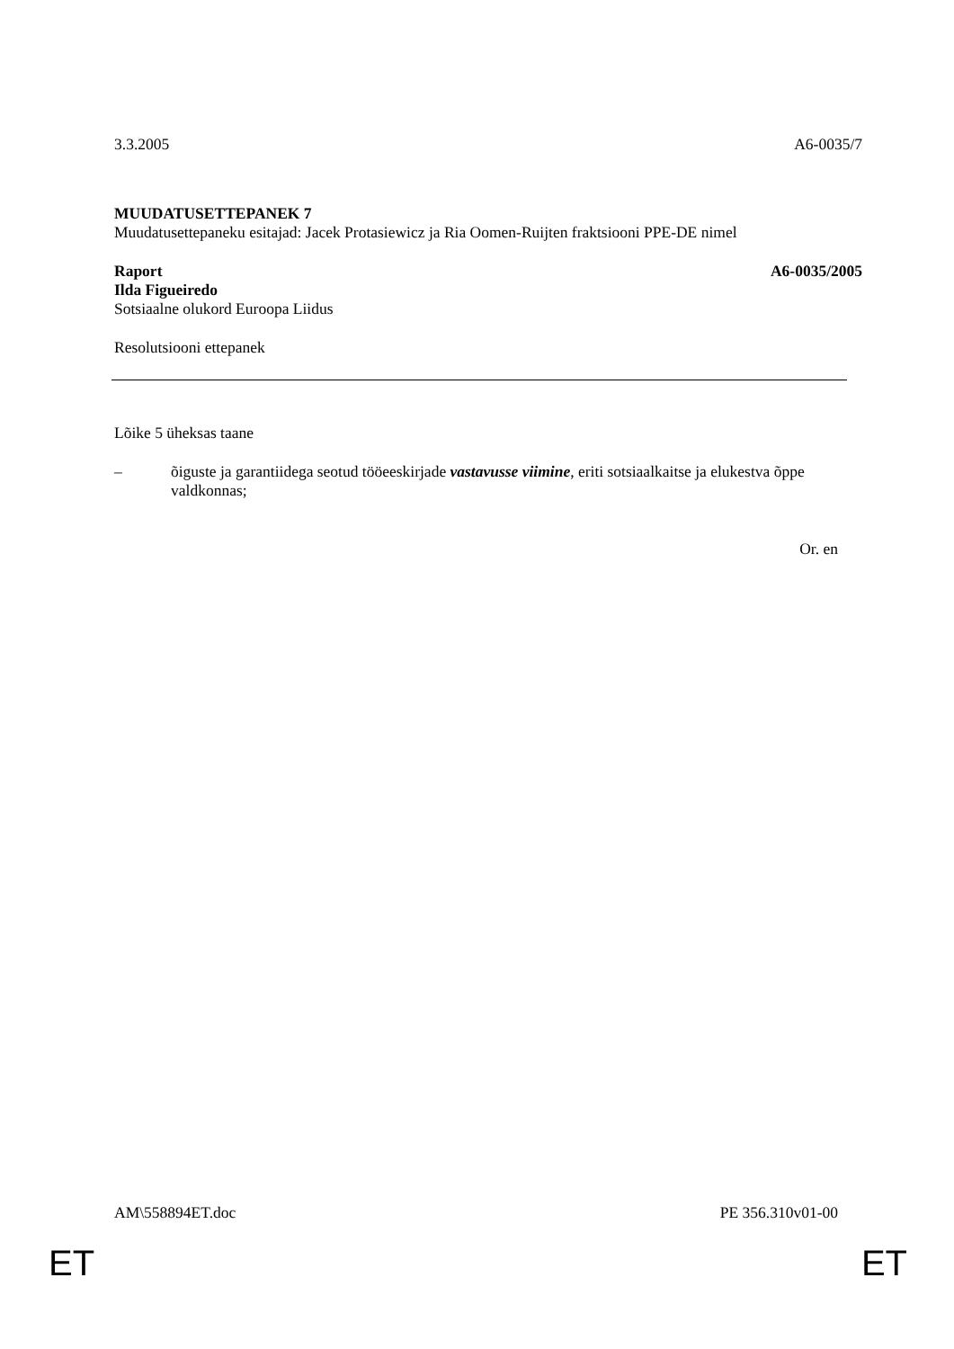3.3.2005 A6-0035/7
MUUDATUSETTEPANEK 7
Muudatusettepaneku esitajad: Jacek Protasiewicz ja Ria Oomen-Ruijten fraktsiooni PPE-DE nimel
Raport A6-0035/2005
Ilda Figueiredo
Sotsiaalne olukord Euroopa Liidus
Resolutsiooni ettepanek
Lõike 5 üheksas taane
– õiguste ja garantiidega seotud tööeeskirjade vastavusse viimine, eriti sotsiaalkaitse ja elukestva õppe valdkonnas;
Or. en
AM\558894ET.doc PE 356.310v01-00
ET ET